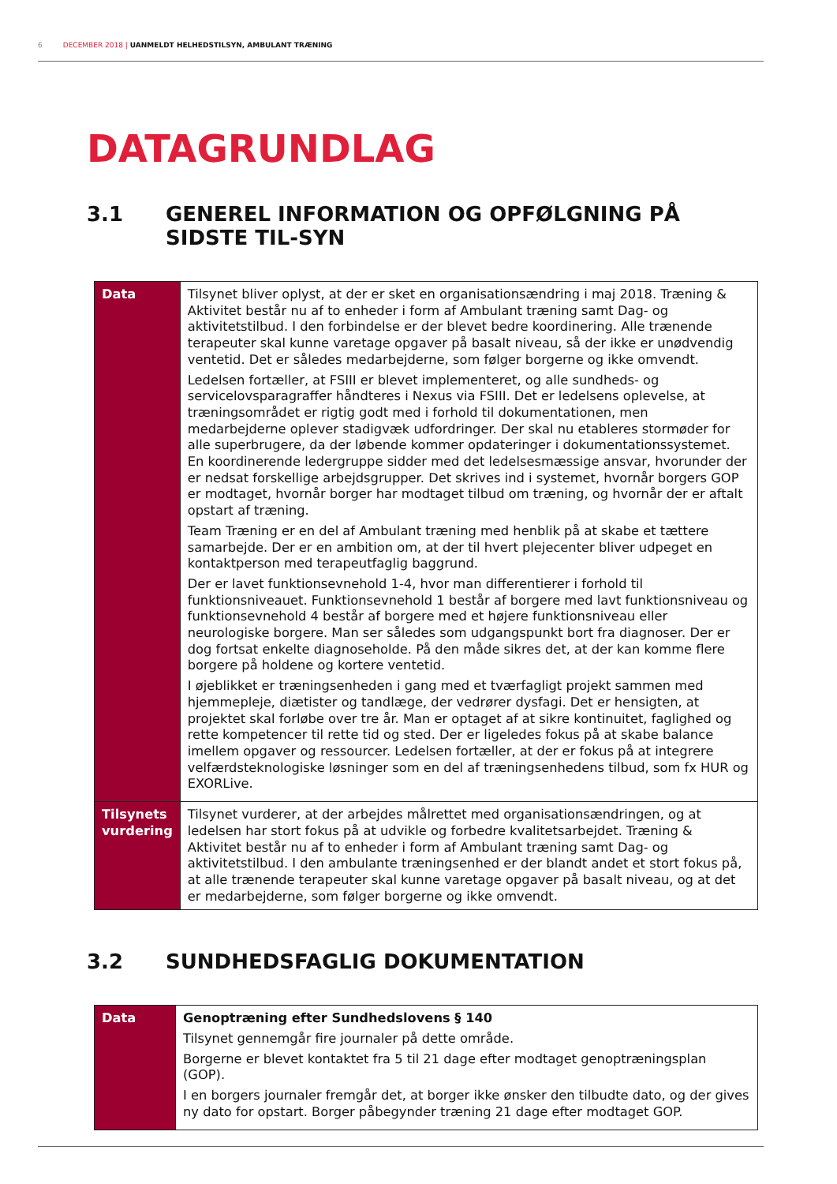6 DECEMBER 2018 | UANMELDT HELHEDSTILSYN, AMBULANT TRÆNING
DATAGRUNDLAG
3.1 GENEREL INFORMATION OG OPFØLGNING PÅ SIDSTE TIL-SYN
| Data | Tilsynet bliver oplyst, at der er sket en organisationsændring i maj 2018. Træning & Aktivitet består nu af to enheder i form af Ambulant træning samt Dag- og aktivitetstilbud. I den forbindelse er der blevet bedre koordinering. Alle trænende terapeuter skal kunne varetage opgaver på basalt niveau, så der ikke er unødvendig ventetid. Det er således medarbejderne, som følger borgerne og ikke omvendt. Ledelsen fortæller, at FSIII er blevet implementeret, og alle sundheds- og servicelovsparagraffer håndteres i Nexus via FSIII. Det er ledelsens oplevelse, at træningsområdet er rigtig godt med i forhold til dokumentationen, men medarbejderne oplever stadigvæk udfordringer. Der skal nu etableres stormøder for alle superbrugere, da der løbende kommer opdateringer i dokumentationssystemet. En koordinerende ledergruppe sidder med det ledelsesmæssige ansvar, hvorunder der er nedsat forskellige arbejdsgrupper. Det skrives ind i systemet, hvornår borgers GOP er modtaget, hvornår borger har modtaget tilbud om træning, og hvornår der er aftalt opstart af træning. Team Træning er en del af Ambulant træning med henblik på at skabe et tættere samarbejde. Der er en ambition om, at der til hvert plejecenter bliver udpeget en kontaktperson med terapeutfaglig baggrund. Der er lavet funktionsevnehold 1-4, hvor man differentierer i forhold til funktionsniveauet. Funktionsevnehold 1 består af borgere med lavt funktionsniveau og funktionsevnehold 4 består af borgere med et højere funktionsniveau eller neurologiske borgere. Man ser således som udgangspunkt bort fra diagnoser. Der er dog fortsat enkelte diagnoseholde. På den måde sikres det, at der kan komme flere borgere på holdene og kortere ventetid. I øjeblikket er træningsenheden i gang med et tværfagligt projekt sammen med hjemmepleje, diætister og tandlæge, der vedrører dysfagi. Det er hensigten, at projektet skal forløbe over tre år. Man er optaget af at sikre kontinuitet, faglighed og rette kompetencer til rette tid og sted. Der er ligeledes fokus på at skabe balance imellem opgaver og ressourcer. Ledelsen fortæller, at der er fokus på at integrere velfærdsteknologiske løsninger som en del af træningsenhedens tilbud, som fx HUR og EXORLive. |
| Tilsynets vurdering | Tilsynet vurderer, at der arbejdes målrettet med organisationsændringen, og at ledelsen har stort fokus på at udvikle og forbedre kvalitetsarbejdet. Træning & Aktivitet består nu af to enheder i form af Ambulant træning samt Dag- og aktivitetstilbud. I den ambulante træningsenhed er der blandt andet et stort fokus på, at alle trænende terapeuter skal kunne varetage opgaver på basalt niveau, og at det er medarbejderne, som følger borgerne og ikke omvendt. |
3.2 SUNDHEDSFAGLIG DOKUMENTATION
| Data | Genoptræning efter Sundhedslovens § 140 Tilsynet gennemgår fire journaler på dette område. Borgerne er blevet kontaktet fra 5 til 21 dage efter modtaget genoptræningsplan (GOP). I en borgers journaler fremgår det, at borger ikke ønsker den tilbudte dato, og der gives ny dato for opstart. Borger påbegynder træning 21 dage efter modtaget GOP. |